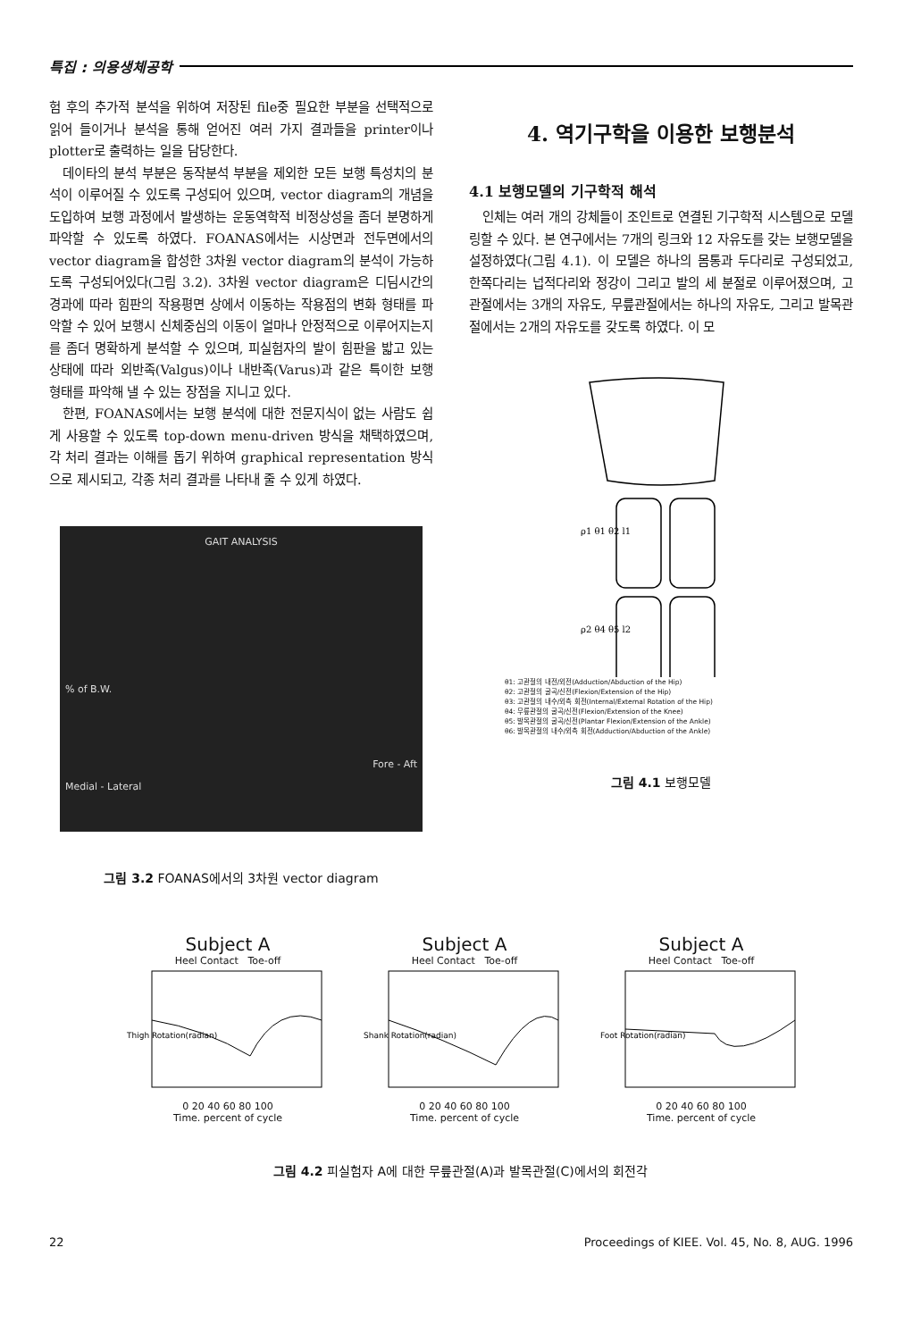특집 : 의용생체공학
험 후의 추가적 분석을 위하여 저장된 file중 필요한 부분을 선택적으로 읽어 들이거나 분석을 통해 얻어진 여러 가지 결과들을 printer이나 plotter로 출력하는 일을 담당한다.
데이타의 분석 부분은 동작분석 부분을 제외한 모든 보행 특성치의 분석이 이루어질 수 있도록 구성되어 있으며, vector diagram의 개념을 도입하여 보행 과정에서 발생하는 운동역학적 비정상성을 좀더 분명하게 파악할 수 있도록 하였다. FOANAS에서는 시상면과 전두면에서의 vector diagram을 합성한 3차원 vector diagram의 분석이 가능하도록 구성되어있다(그림 3.2). 3차원 vector diagram은 디딤시간의 경과에 따라 힘판의 작용평면 상에서 이동하는 작용점의 변화 형태를 파악할 수 있어 보행시 신체중심의 이동이 얼마나 안정적으로 이루어지는지를 좀더 명확하게 분석할 수 있으며, 피실험자의 발이 힘판을 밟고 있는 상태에 따라 외반족(Valgus)이나 내반족(Varus)과 같은 특이한 보행 형태를 파악해 낼 수 있는 장점을 지니고 있다.
한편, FOANAS에서는 보행 분석에 대한 전문지식이 없는 사람도 쉽게 사용할 수 있도록 top-down menu-driven 방식을 채택하였으며, 각 처리 결과는 이해를 돕기 위하여 graphical representation 방식으로 제시되고, 각종 처리 결과를 나타내 줄 수 있게 하였다.
GAIT ANALYSIS
% of B.W.
Fore - Aft
Medial - Lateral
그림 3.2 FOANAS에서의 3차원 vector diagram
4. 역기구학을 이용한 보행분석
4.1 보행모델의 기구학적 해석
인체는 여러 개의 강체들이 조인트로 연결된 기구학적 시스템으로 모델링할 수 있다. 본 연구에서는 7개의 링크와 12 자유도를 갖는 보행모델을 설정하였다(그림 4.1). 이 모델은 하나의 몸통과 두다리로 구성되었고, 한쪽다리는 넙적다리와 정강이 그리고 발의 세 분절로 이루어졌으며, 고관절에서는 3개의 자유도, 무릎관절에서는 하나의 자유도, 그리고 발목관절에서는 2개의 자유도를 갖도록 하였다. 이 모
ρ1 θ1 θ2 l1
ρ2 θ4 θ5 l2
θ1: 고관절의 내전/외전(Adduction/Abduction of the Hip)
θ2: 고관절의 굴곡/신전(Flexion/Extension of the Hip)
θ3: 고관절의 내수/외측 회전(Internal/External Rotation of the Hip)
θ4: 무릎관절의 굴곡/신전(Flexion/Extension of the Knee)
θ5: 발목관절의 굴곡/신전(Plantar Flexion/Extension of the Ankle)
θ6: 발목관절의 내수/외측 회전(Adduction/Abduction of the Ankle)
그림 4.1 보행모델
Subject A
Heel Contact Toe-off
Thigh Rotation(radian)
0 20 40 60 80 100
Time. percent of cycle
Subject A
Heel Contact Toe-off
Shank Rotation(radian)
0 20 40 60 80 100
Time. percent of cycle
Subject A
Heel Contact Toe-off
Foot Rotation(radian)
0 20 40 60 80 100
Time. percent of cycle
그림 4.2 피실험자 A에 대한 무릎관절(A)과 발목관절(C)에서의 회전각
22 Proceedings of KIEE. Vol. 45, No. 8, AUG. 1996